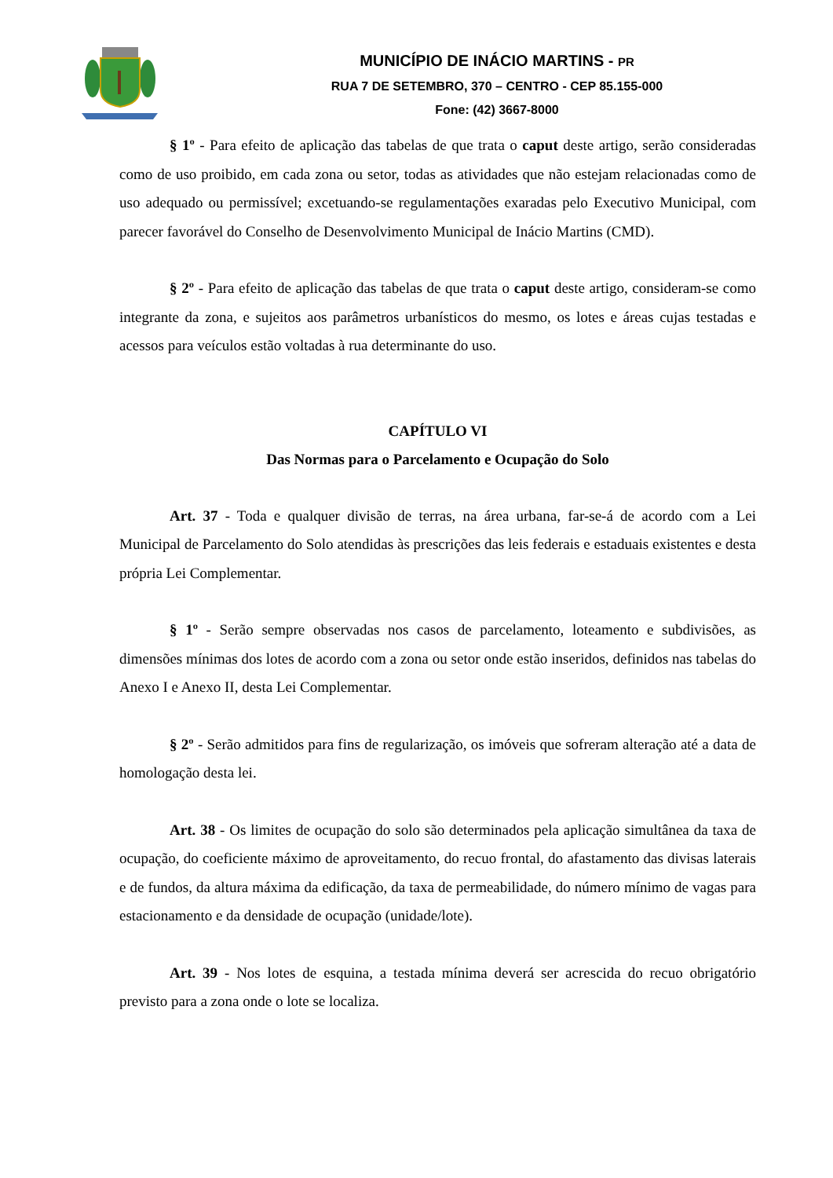MUNICÍPIO DE INÁCIO MARTINS - PR
RUA 7 DE SETEMBRO, 370 – CENTRO - CEP 85.155-000
Fone: (42) 3667-8000
§ 1º - Para efeito de aplicação das tabelas de que trata o caput deste artigo, serão consideradas como de uso proibido, em cada zona ou setor, todas as atividades que não estejam relacionadas como de uso adequado ou permissível; excetuando-se regulamentações exaradas pelo Executivo Municipal, com parecer favorável do Conselho de Desenvolvimento Municipal de Inácio Martins (CMD).
§ 2º - Para efeito de aplicação das tabelas de que trata o caput deste artigo, consideram-se como integrante da zona, e sujeitos aos parâmetros urbanísticos do mesmo, os lotes e áreas cujas testadas e acessos para veículos estão voltadas à rua determinante do uso.
CAPÍTULO VI
Das Normas para o Parcelamento e Ocupação do Solo
Art. 37 - Toda e qualquer divisão de terras, na área urbana, far-se-á de acordo com a Lei Municipal de Parcelamento do Solo atendidas às prescrições das leis federais e estaduais existentes e desta própria Lei Complementar.
§ 1º - Serão sempre observadas nos casos de parcelamento, loteamento e subdivisões, as dimensões mínimas dos lotes de acordo com a zona ou setor onde estão inseridos, definidos nas tabelas do Anexo I e Anexo II, desta Lei Complementar.
§ 2º - Serão admitidos para fins de regularização, os imóveis que sofreram alteração até a data de homologação desta lei.
Art. 38 - Os limites de ocupação do solo são determinados pela aplicação simultânea da taxa de ocupação, do coeficiente máximo de aproveitamento, do recuo frontal, do afastamento das divisas laterais e de fundos, da altura máxima da edificação, da taxa de permeabilidade, do número mínimo de vagas para estacionamento e da densidade de ocupação (unidade/lote).
Art. 39 - Nos lotes de esquina, a testada mínima deverá ser acrescida do recuo obrigatório previsto para a zona onde o lote se localiza.